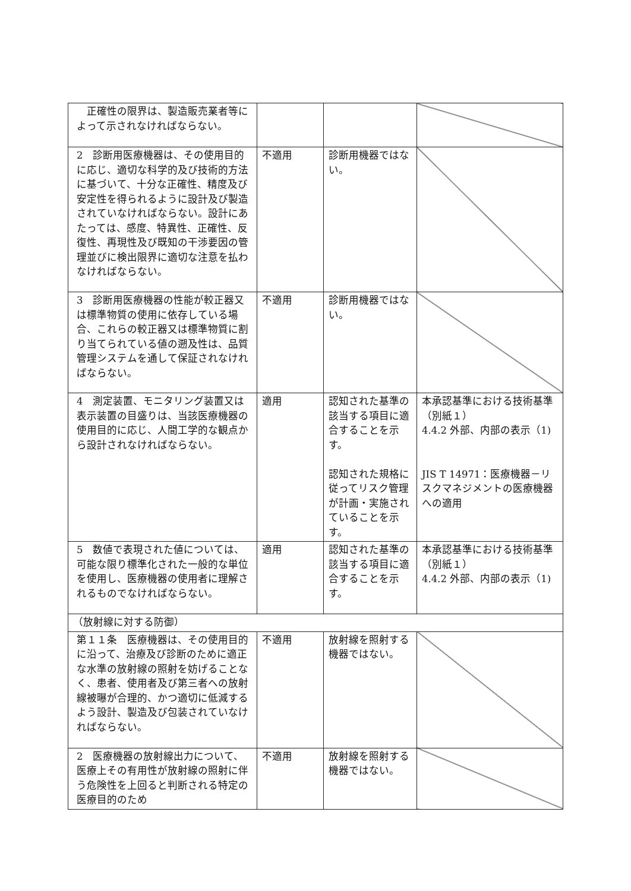| 正確性の限界は、製造販売業者等によって示されなければならない。 | | | |
| 2 診断用医療機器は、その使用目的に応じ、適切な科学的及び技術的方法に基づいて、十分な正確性、精度及び安定性を得られるように設計及び製造されていなければならない。設計にあたっては、感度、特異性、正確性、反復性、再現性及び既知の干渉要因の管理並びに検出限界に適切な注意を払わなければならない。 | 不適用 | 診断用機器ではない。 | |
| 3 診断用医療機器の性能が較正器又は標準物質の使用に依存している場合、これらの較正器又は標準物質に割り当てられている値の遡及性は、品質管理システムを通して保証されなければならない。 | 不適用 | 診断用機器ではない。 | |
| 4 測定装置、モニタリング装置又は表示装置の目盛りは、当該医療機器の使用目的に応じ、人間工学的な観点から設計されなければならない。 | 適用 | 認知された基準の該当する項目に適合することを示す。 認知された規格に従ってリスク管理が計画・実施されていることを示す。 | 本承認基準における技術基準（別紙１） 4.4.2 外部、内部の表示（1) JIS T 14971：医療機器－リスクマネジメントの医療機器への適用 |
| 5 数値で表現された値については、可能な限り標準化された一般的な単位を使用し、医療機器の使用者に理解されるものでなければならない。 | 適用 | 認知された基準の該当する項目に適合することを示す。 | 本承認基準における技術基準（別紙１） 4.4.2 外部、内部の表示（1) |
| （放射線に対する防御） | | | |
| 第１１条 医療機器は、その使用目的に沿って、治療及び診断のために適正な水準の放射線の照射を妨げることなく、患者、使用者及び第三者への放射線被曝が合理的、かつ適切に低減するよう設計、製造及び包装されていなければならない。 | 不適用 | 放射線を照射する機器ではない。 | |
| 2 医療機器の放射線出力について、医療上その有用性が放射線の照射に伴う危険性を上回ると判断される特定の医療目的のため | 不適用 | 放射線を照射する機器ではない。 | |